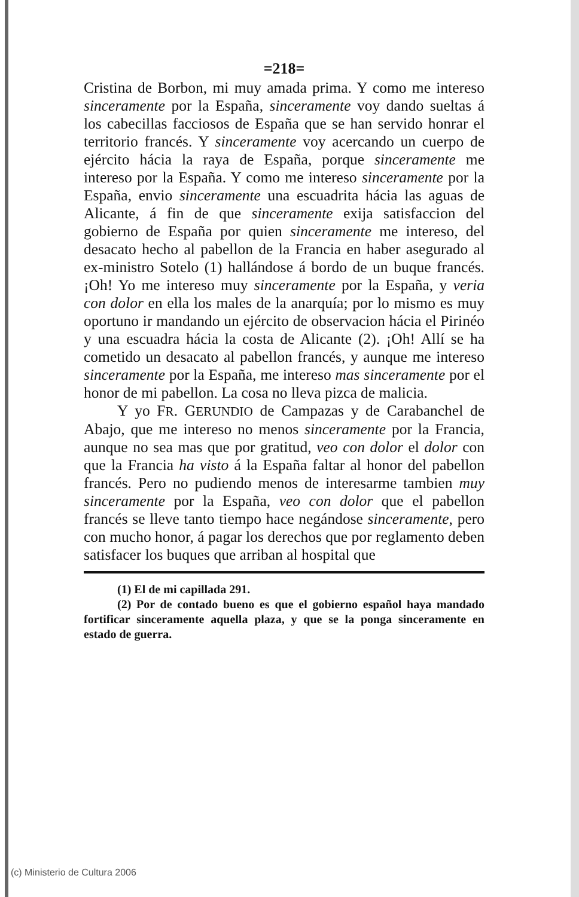=218=
Cristina de Borbon, mi muy amada prima. Y como me intereso sinceramente por la España, sinceramente voy dando sueltas á los cabecillas facciosos de España que se han servido honrar el territorio francés. Y sinceramente voy acercando un cuerpo de ejército hácia la raya de España, porque sinceramente me intereso por la España. Y como me intereso sinceramente por la España, envio sinceramente una escuadrita hácia las aguas de Alicante, á fin de que sinceramente exija satisfaccion del gobierno de España por quien sinceramente me intereso, del desacato hecho al pabellon de la Francia en haber asegurado al ex-ministro Sotelo (1) hallándose á bordo de un buque francés. ¡Oh! Yo me intereso muy sinceramente por la España, y veria con dolor en ella los males de la anarquía; por lo mismo es muy oportuno ir mandando un ejército de observacion hácia el Pirinéo y una escuadra hácia la costa de Alicante (2). ¡Oh! Allí se ha cometido un desacato al pabellon francés, y aunque me intereso sinceramente por la España, me intereso mas sinceramente por el honor de mi pabellon. La cosa no lleva pizca de malicia.
Y yo FR. GERUNDIO de Campazas y de Carabanchel de Abajo, que me intereso no menos sinceramente por la Francia, aunque no sea mas que por gratitud, veo con dolor el dolor con que la Francia ha visto á la España faltar al honor del pabellon francés. Pero no pudiendo menos de interesarme tambien muy sinceramente por la España, veo con dolor que el pabellon francés se lleve tanto tiempo hace negándose sinceramente, pero con mucho honor, á pagar los derechos que por reglamento deben satisfacer los buques que arriban al hospital que
(1) El de mi capillada 291.
(2) Por de contado bueno es que el gobierno español haya mandado fortificar sinceramente aquella plaza, y que se la ponga sinceramente en estado de guerra.
(c) Ministerio de Cultura 2006